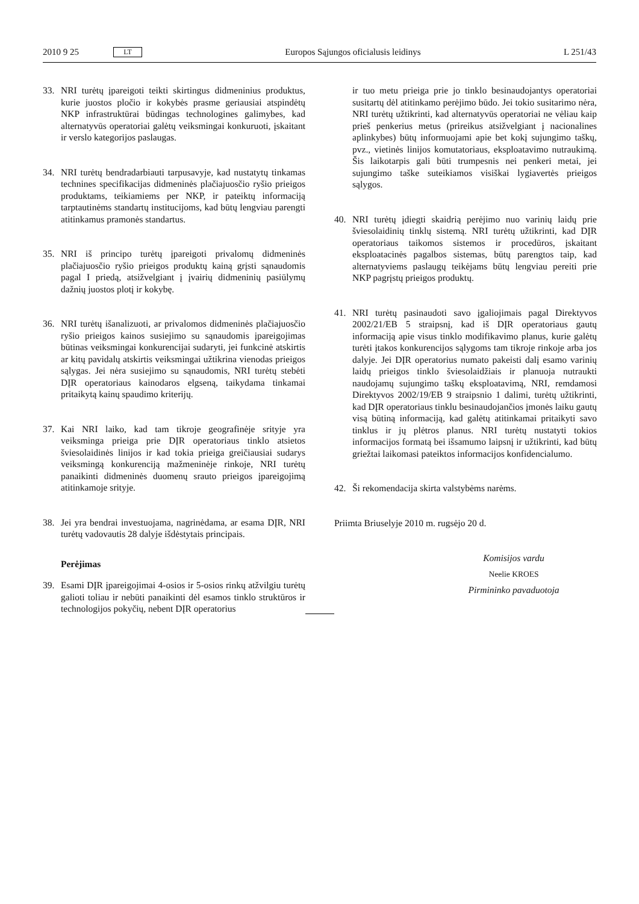2010 9 25 LT Europos Sąjungos oficialusis leidinys L 251/43
33. NRI turėtų įpareigoti teikti skirtingus didmeninius produktus, kurie juostos pločio ir kokybės prasme geriausiai atspindėtų NKP infrastruktūrai būdingas technologines galimybes, kad alternatyvūs operatoriai galėtų veiksmingai konkuruoti, įskaitant ir verslo kategorijos paslaugas.
34. NRI turėtų bendradarbiauti tarpusavyje, kad nustatytų tinkamas technines specifikacijas didmeninės plačiajuosčio ryšio prieigos produktams, teikiamiems per NKP, ir pateiktų informaciją tarptautinėms standartų institucijoms, kad būtų lengviau parengti atitinkamus pramonės standartus.
35. NRI iš principo turėtų įpareigoti privalomų didmeninės plačiajuosčio ryšio prieigos produktų kainą grįsti sąnaudomis pagal I priedą, atsižvelgiant į įvairių didmeninių pasiūlymų dažnių juostos plotį ir kokybę.
36. NRI turėtų išanalizuoti, ar privalomos didmeninės plačiajuosčio ryšio prieigos kainos susiejimo su sąnaudomis įpareigojimas būtinas veiksmingai konkurencijai sudaryti, jei funkcinė atskirtis ar kitų pavidalų atskirtis veiksmingai užtikrina vienodas prieigos sąlygas. Jei nėra susiejimo su sąnaudomis, NRI turėtų stebėti DĮR operatoriaus kainodaros elgseną, taikydama tinkamai pritaikytą kainų spaudimo kriterijų.
37. Kai NRI laiko, kad tam tikroje geografinėje srityje yra veiksminga prieiga prie DĮR operatoriaus tinklo atsietos šviesolaidinės linijos ir kad tokia prieiga greičiausiai sudarys veiksmingą konkurenciją mažmeninėje rinkoje, NRI turėtų panaikinti didmeninės duomenų srauto prieigos įpareigojimą atitinkamoje srityje.
38. Jei yra bendrai investuojama, nagrinėdama, ar esama DĮR, NRI turėtų vadovautis 28 dalyje išdėstytais principais.
Perėjimas
39. Esami DĮR įpareigojimai 4-osios ir 5-osios rinkų atžvilgiu turėtų galioti toliau ir nebūti panaikinti dėl esamos tinklo struktūros ir technologijos pokyčių, nebent DĮR operatorius
ir tuo metu prieiga prie jo tinklo besinaudojantys operatoriai susitartų dėl atitinkamo perėjimo būdo. Jei tokio susitarimo nėra, NRI turėtų užtikrinti, kad alternatyvūs operatoriai ne vėliau kaip prieš penkerius metus (prireikus atsižvelgiant į nacionalines aplinkybes) būtų informuojami apie bet kokį sujungimo taškų, pvz., vietinės linijos komutatoriaus, eksploatavimo nutraukimą. Šis laikotarpis gali būti trumpesnis nei penkeri metai, jei sujungimo taške suteikiamos visiškai lygiavertės prieigos sąlygos.
40. NRI turėtų įdiegti skaidrią perėjimo nuo varinių laidų prie šviesolaidinių tinklų sistemą. NRI turėtų užtikrinti, kad DĮR operatoriaus taikomos sistemos ir procedūros, įskaitant eksploatacinės pagalbos sistemas, būtų parengtos taip, kad alternatyviems paslaugų teikėjams būtų lengviau pereiti prie NKP pagrįstų prieigos produktų.
41. NRI turėtų pasinaudoti savo įgaliojimais pagal Direktyvos 2002/21/EB 5 straipsnį, kad iš DĮR operatoriaus gautų informaciją apie visus tinklo modifikavimo planus, kurie galėtų turėti įtakos konkurencijos sąlygoms tam tikroje rinkoje arba jos dalyje. Jei DĮR operatorius numato pakeisti dalį esamo varinių laidų prieigos tinklo šviesolaidžiais ir planuoja nutraukti naudojamų sujungimo taškų eksploatavimą, NRI, remdamosi Direktyvos 2002/19/EB 9 straipsnio 1 dalimi, turėtų užtikrinti, kad DĮR operatoriaus tinklu besinaudojančios įmonės laiku gautų visą būtiną informaciją, kad galėtų atitinkamai pritaikyti savo tinklus ir jų plėtros planus. NRI turėtų nustatyti tokios informacijos formatą bei išsamumo laipsnį ir užtikrinti, kad būtų griežtai laikomasi pateiktos informacijos konfidencialumo.
42. Ši rekomendacija skirta valstybėms narėms.
Priimta Briuselyje 2010 m. rugsėjo 20 d.
Komisijos vardu
Neelie KROES
Pirmininko pavaduotoja